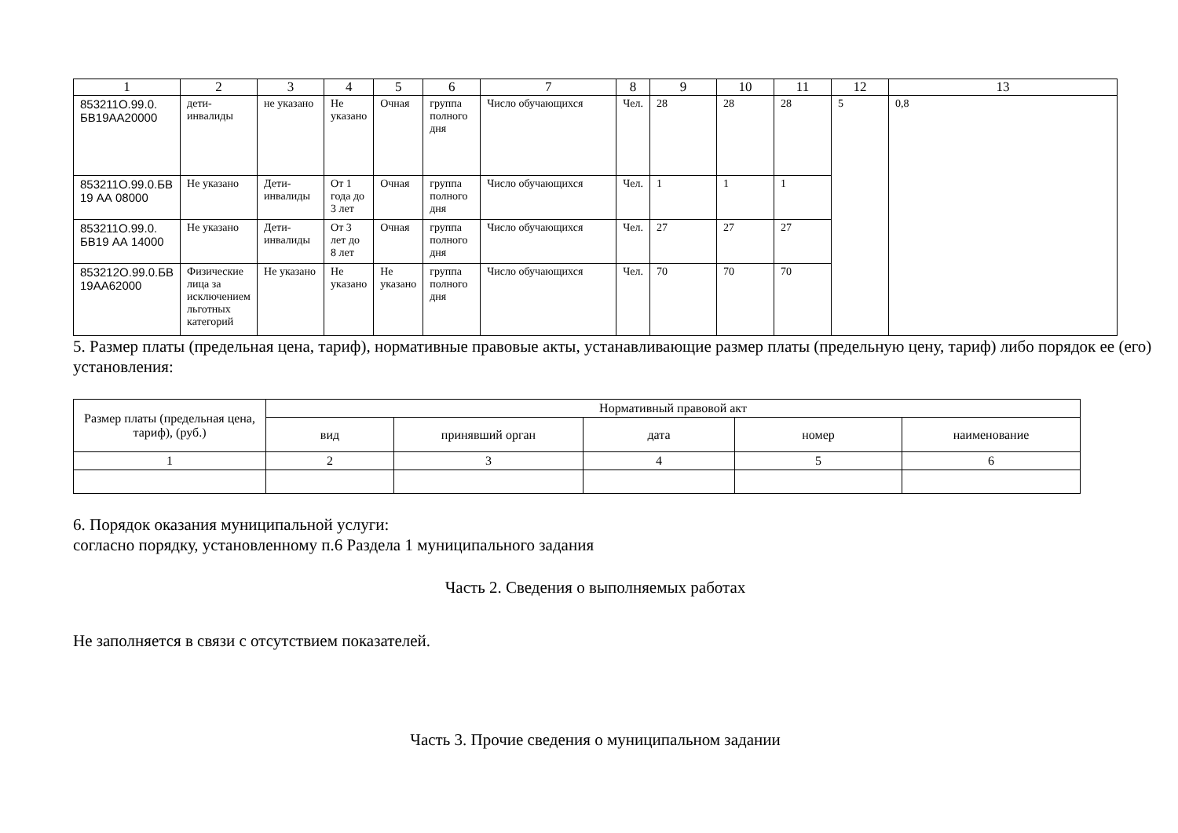| 1 | 2 | 3 | 4 | 5 | 6 | 7 | 8 | 9 | 10 | 11 | 12 | 13 |
| --- | --- | --- | --- | --- | --- | --- | --- | --- | --- | --- | --- | --- |
| 853211О.99.0. БВ19АА20000 | дети-инвалиды | не указано | Не указано | Очная | группа полного дня | Число обучающихся | Чел. | 28 | 28 | 28 | 5 | 0,8 |
| 853211О.99.0.БВ 19 АА 08000 | Не указано | Дети-инвалиды | От 1 года до 3 лет | Очная | группа полного дня | Число обучающихся | Чел. | 1 | 1 | 1 | | |
| 853211О.99.0. БВ19 АА 14000 | Не указано | Дети-инвалиды | От 3 лет до 8 лет | Очная | группа полного дня | Число обучающихся | Чел. | 27 | 27 | 27 | | |
| 853212О.99.0.БВ 19АА62000 | Физические лица за исключением льготных категорий | Не указано | Не указано | Не указано | группа полного дня | Число обучающихся | Чел. | 70 | 70 | 70 | | |
5. Размер платы (предельная цена, тариф), нормативные правовые акты, устанавливающие размер платы (предельную цену, тариф) либо порядок ее (его) установления:
| Размер платы (предельная цена, тариф), (руб.) | Нормативный правовой акт | | | | |
| --- | --- | --- | --- | --- | --- |
| | вид | принявший орган | дата | номер | наименование |
| 1 | 2 | 3 | 4 | 5 | 6 |
6. Порядок оказания муниципальной услуги:
согласно порядку, установленному п.6 Раздела 1 муниципального задания
Часть 2. Сведения о выполняемых работах
Не заполняется в связи с отсутствием показателей.
Часть 3. Прочие сведения о муниципальном задании